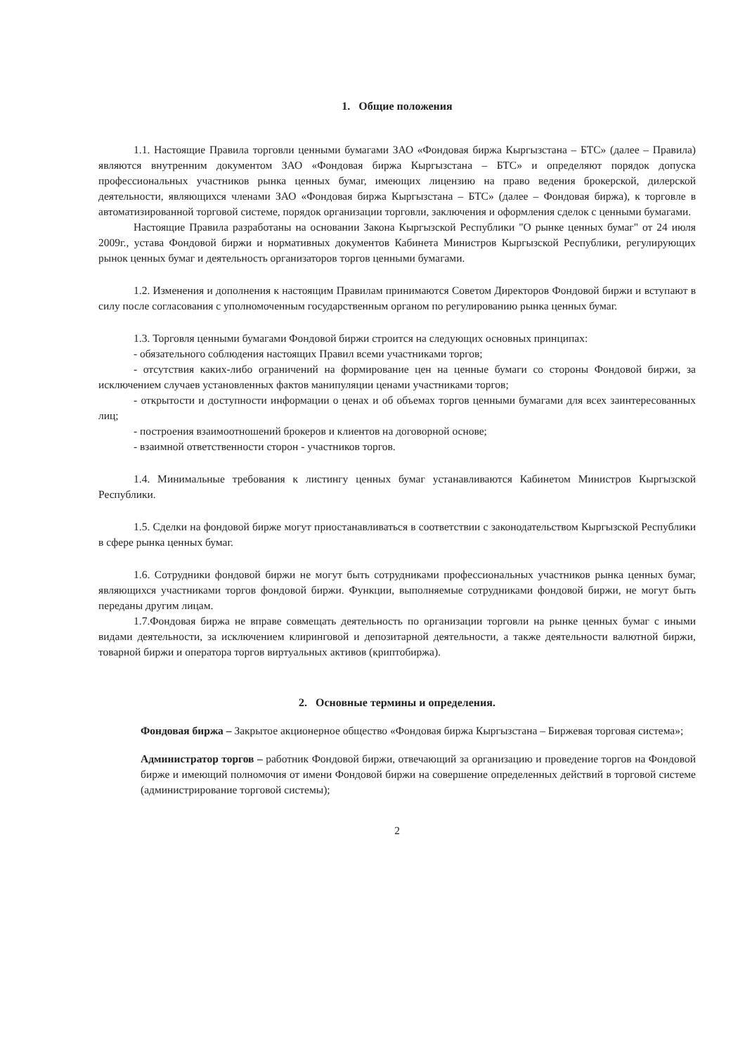1. Общие положения
1.1. Настоящие Правила торговли ценными бумагами ЗАО «Фондовая биржа Кыргызстана – БТС» (далее – Правила) являются внутренним документом ЗАО «Фондовая биржа Кыргызстана – БТС» и определяют порядок допуска профессиональных участников рынка ценных бумаг, имеющих лицензию на право ведения брокерской, дилерской деятельности, являющихся членами ЗАО «Фондовая биржа Кыргызстана – БТС» (далее – Фондовая биржа), к торговле в автоматизированной торговой системе, порядок организации торговли, заключения и оформления сделок с ценными бумагами.
Настоящие Правила разработаны на основании Закона Кыргызской Республики "О рынке ценных бумаг" от 24 июля 2009г., устава Фондовой биржи и нормативных документов Кабинета Министров Кыргызской Республики, регулирующих рынок ценных бумаг и деятельность организаторов торгов ценными бумагами.
1.2. Изменения и дополнения к настоящим Правилам принимаются Советом Директоров Фондовой биржи и вступают в силу после согласования с уполномоченным государственным органом по регулированию рынка ценных бумаг.
1.3. Торговля ценными бумагами Фондовой биржи строится на следующих основных принципах:
- обязательного соблюдения настоящих Правил всеми участниками торгов;
- отсутствия каких-либо ограничений на формирование цен на ценные бумаги со стороны Фондовой биржи, за исключением случаев установленных фактов манипуляции ценами участниками торгов;
- открытости и доступности информации о ценах и об объемах торгов ценными бумагами для всех заинтересованных лиц;
- построения взаимоотношений брокеров и клиентов на договорной основе;
- взаимной ответственности сторон - участников торгов.
1.4. Минимальные требования к листингу ценных бумаг устанавливаются Кабинетом Министров Кыргызской Республики.
1.5. Сделки на фондовой бирже могут приостанавливаться в соответствии с законодательством Кыргызской Республики в сфере рынка ценных бумаг.
1.6. Сотрудники фондовой биржи не могут быть сотрудниками профессиональных участников рынка ценных бумаг, являющихся участниками торгов фондовой биржи. Функции, выполняемые сотрудниками фондовой биржи, не могут быть переданы другим лицам.
1.7.Фондовая биржа не вправе совмещать деятельность по организации торговли на рынке ценных бумаг с иными видами деятельности, за исключением клиринговой и депозитарной деятельности, а также деятельности валютной биржи, товарной биржи и оператора торгов виртуальных активов (криптобиржа).
2. Основные термины и определения.
Фондовая биржа – Закрытое акционерное общество «Фондовая биржа Кыргызстана – Биржевая торговая система»;
Администратор торгов – работник Фондовой биржи, отвечающий за организацию и проведение торгов на Фондовой бирже и имеющий полномочия от имени Фондовой биржи на совершение определенных действий в торговой системе (администрирование торговой системы);
2